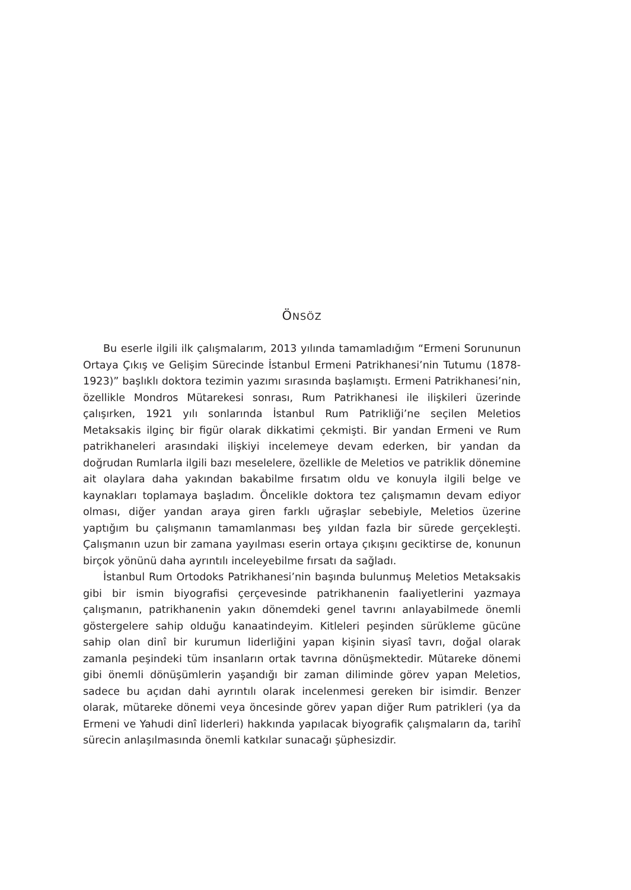ÖNSÖZ
Bu eserle ilgili ilk çalışmalarım, 2013 yılında tamamladığım “Ermeni Sorununun Ortaya Çıkış ve Gelişim Sürecinde İstanbul Ermeni Patrikhanesi’nin Tutumu (1878-1923)” başlıklı doktora tezimin yazımı sırasında başlamıştı. Ermeni Patrikhanesi’nin, özellikle Mondros Mütarekesi sonrası, Rum Patrikhanesi ile ilişkileri üzerinde çalışırken, 1921 yılı sonlarında İstanbul Rum Patrikliği’ne seçilen Meletios Metaksakis ilginç bir figür olarak dikkatimi çekmişti. Bir yandan Ermeni ve Rum patrikhaneleri arasındaki ilişkiyi incelemeye devam ederken, bir yandan da doğrudan Rumlarla ilgili bazı meselelere, özellikle de Meletios ve patriklik dönemine ait olaylara daha yakından bakabilme fırsatım oldu ve konuyla ilgili belge ve kaynakları toplamaya başladım. Öncelikle doktora tez çalışmamın devam ediyor olması, diğer yandan araya giren farklı uğraşlar sebebiyle, Meletios üzerine yaptığım bu çalışmanın tamamlanması beş yıldan fazla bir sürede gerçekleşti. Çalışmanın uzun bir zamana yayılması eserin ortaya çıkışını geciktirse de, konunun birçok yönünü daha ayrıntılı inceleyebilme fırsatı da sağladı.
İstanbul Rum Ortodoks Patrikhanesi’nin başında bulunmuş Meletios Metaksakis gibi bir ismin biyografisi çerçevesinde patrikhanenin faaliyetlerini yazmaya çalışmanın, patrikhanenin yakın dönemdeki genel tavrını anlayabilmede önemli göstergelere sahip olduğu kanaatindeyim. Kitleleri peşinden sürükleme gücüne sahip olan dinî bir kurumun liderliğini yapan kişinin siyasî tavrı, doğal olarak zamanla peşindeki tüm insanların ortak tavrına dönüşmektedir. Mütareke dönemi gibi önemli dönüşümlerin yaşandığı bir zaman diliminde görev yapan Meletios, sadece bu açıdan dahi ayrıntılı olarak incelenmesi gereken bir isimdir. Benzer olarak, mütareke dönemi veya öncesinde görev yapan diğer Rum patrikleri (ya da Ermeni ve Yahudi dinî liderleri) hakkında yapılacak biyografik çalışmaların da, tarihî sürecin anlaşılmasında önemli katkılar sunacağı şüphesizdir.